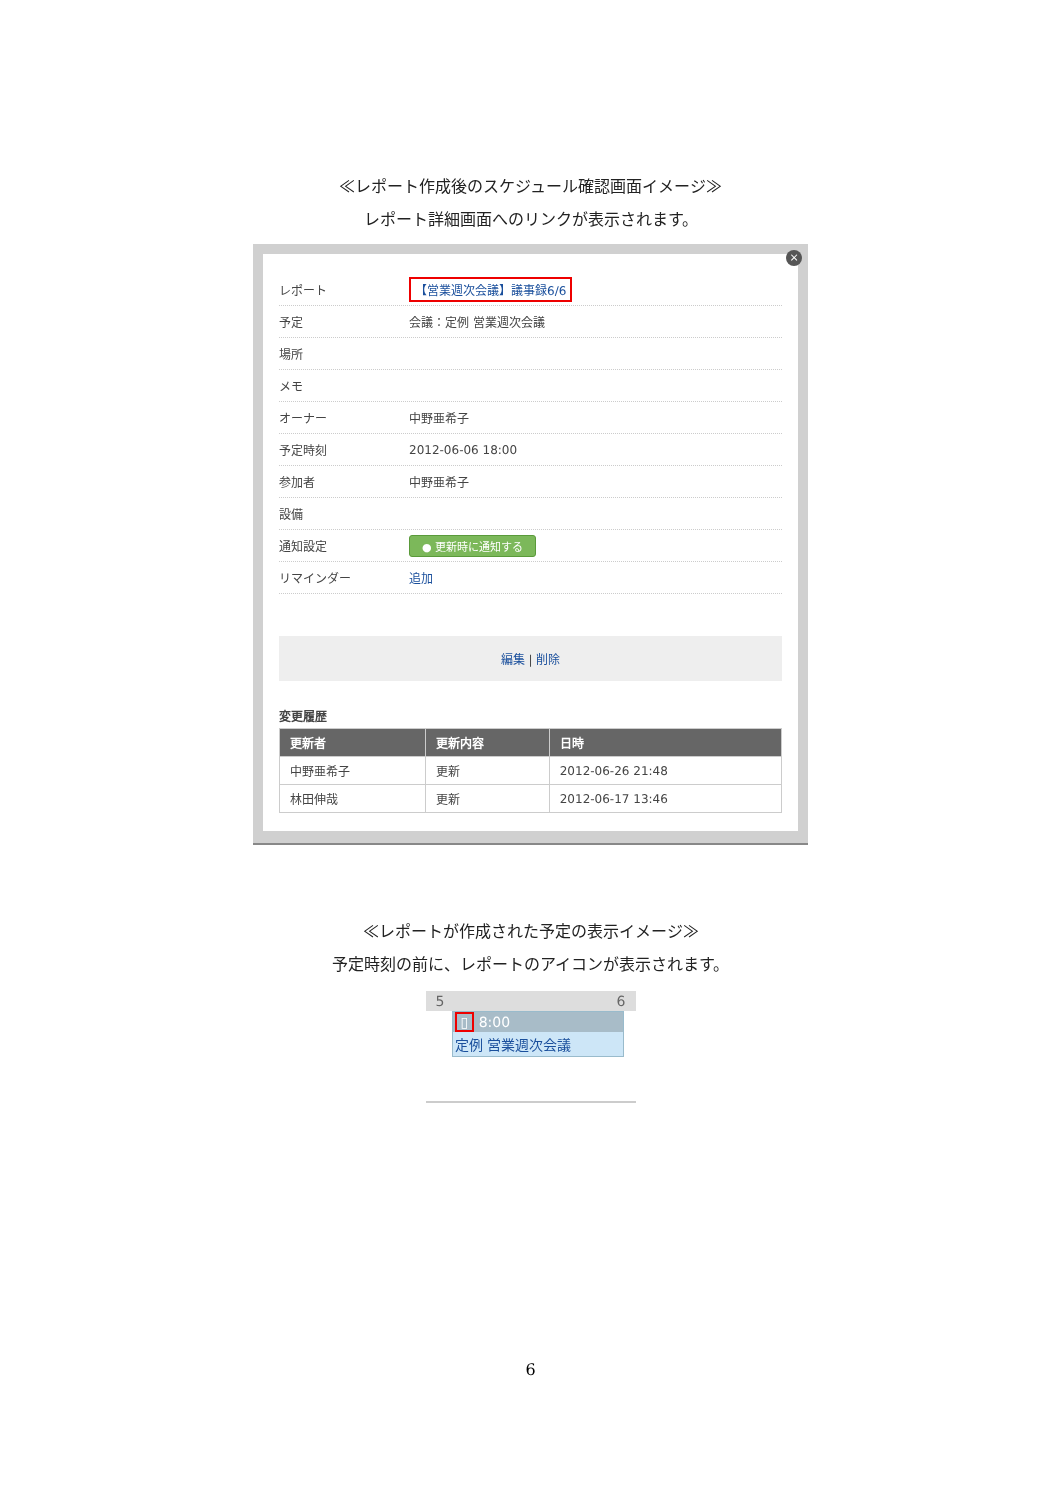≪レポート作成後のスケジュール確認画面イメージ≫
レポート詳細画面へのリンクが表示されます。
×
レポート 【営業週次会議】議事録6/6
予定 会議：定例 営業週次会議
場所
メモ
オーナー 中野亜希子
予定時刻 2012-06-06 18:00
参加者 中野亜希子
設備
通知設定 ● 更新時に通知する
リマインダー 追加
編集 | 削除
変更履歴
| 更新者 | 更新内容 | 日時 |
| --- | --- | --- |
| 中野亜希子 | 更新 | 2012-06-26 21:48 |
| 林田伸哉 | 更新 | 2012-06-17 13:46 |
≪レポートが作成された予定の表示イメージ≫
予定時刻の前に、レポートのアイコンが表示されます。
5 6
▯ 8:00
定例 営業週次会議
6